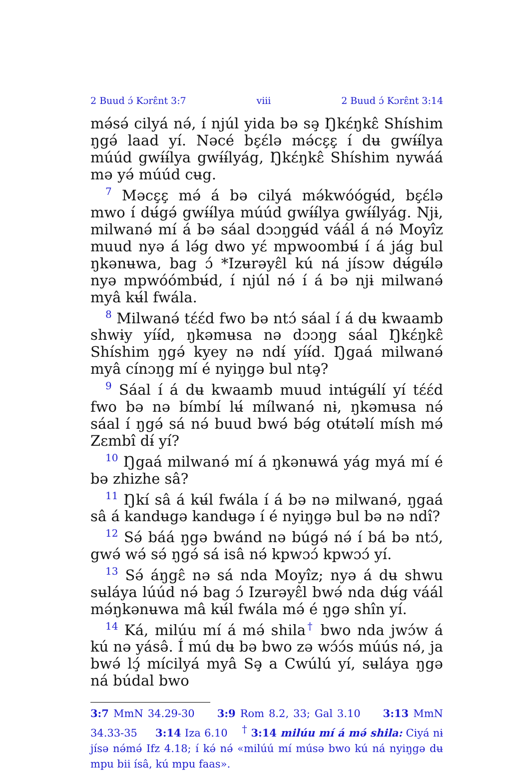2 Buud ɔ́ Kɔrɛ̂nt 3:7 viii 2 Buud ɔ́ Kɔrɛ̂nt 3:14
mə́sə́ cilyá nə́, í njúl yida bə sə̧ Ŋkɛ́ŋkɛ̂ Shíshim ŋgə́ laad yí. Nəcé bɛ̧ɛ́lə mə́cɛ̧ɛ̧ í dʉ gwɨ́ɨ́lya múúd gwɨ́ɨ́lya gwɨ́ɨ́lyág, Ŋkɛ́ŋkɛ̂ Shíshim nywáá mə yə́ múúd cʉg.
<sup>7</sup> Məcɛ̧ɛ̧ mə́ á bə cilyá mə́kwóógʉ́d, bɛ̧ɛ́lə mwo í dʉ́gə́ gwɨ́ɨ́lya múúd gwɨ́ɨ́lya gwɨ́ɨ́lyág. Njɨ, milwanə́ mí á bə sáal dɔɔŋgʉ́d váál á nə́ Moyîz muud nyə á lə́g dwo yɛ́ mpwoombʉ́ í á jág bul ŋkənʉwa, bag ɔ́ *Izʉrəyɛ̂l kú ná jísɔw dʉ́gʉ́lə nyə mpwóómbʉ́d, í njúl nə́ í á bə njɨ milwanə́ myâ kʉ́l fwála.
<sup>8</sup> Milwanə́ tɛ́ɛ́d fwo bə ntɔ́ sáal í á dʉ kwaamb shwɨy yíɨ́d, ŋkəmʉsa nə dɔɔŋg sáal Ŋkɛ́ŋkɛ̂ Shíshim ŋgə́ kyey nə ndɨ́ yíɨ́d. Ŋgaá milwanə́ myâ cínɔŋg mí é nyiŋgə bul ntə̧?
<sup>9</sup> Sáal í á dʉ kwaamb muud intʉ́gʉ́lí yí tɛ́ɛ́d fwo bə nə bímbí lʉ́ mílwanə́ nɨ, ŋkəmʉsa nə́ sáal í ŋgə́ sá nə́ buud bwə́ bə́g otʉ́təlí mísh mə́ Zɛmbî dɨ́ yí?
<sup>10</sup> Ŋgaá milwanə́ mí á ŋkənʉwá yág myá mí é bə zhizhe sâ?
<sup>11</sup> Ŋkí sâ á kʉ́l fwála í á bə nə milwanə́, ŋgaá sâ á kandʉgə kandʉgə í é nyiŋgə bul bə nə ndî?
<sup>12</sup> Sə́ báá ŋgə bwánd nə búgə́ nə́ í bá bə ntɔ́, gwə́ wə́ sə́ ŋgə́ sá isâ nə́ kpwɔɔ́ kpwɔɔ́ yí.
<sup>13</sup> Sə́ áŋgɛ̂ nə sá nda Moyîz; nyə á dʉ shwu sʉláya lúúd nə́ bag ɔ́ Izʉrəyɛ̂l bwə́ nda dʉ́g váál mə́ŋkənʉwa mâ kʉ́l fwála mə́ é ŋgə shîn yí.
<sup>14</sup> Ká, milúu mí á mə́ shila<sup>†</sup> bwo nda jwɔ́w á kú nə yásə̂. Í mú dʉ bə bwo zə wɔ́ɔ́s múús nə́, ja bwə́ lɔ̧́ mícilyá myâ Sə̧ a Cwúlú yí, sʉláya ŋgə ná búdal bwo
3:7 MmN 34.29-30 3:9 Rom 8.2, 33; Gal 3.10 3:13 MmN 34.33-35 3:14 Iza 6.10 <sup>†</sup> 3:14 milúu mí á mə́ shila: Ciyá nɨ jísə nə́mə́ Ifz 4.18; í kə́ nə́ «milúú mí músə bwo kú ná nyiŋgə dʉ mpu bii ísâ, kú mpu faas».